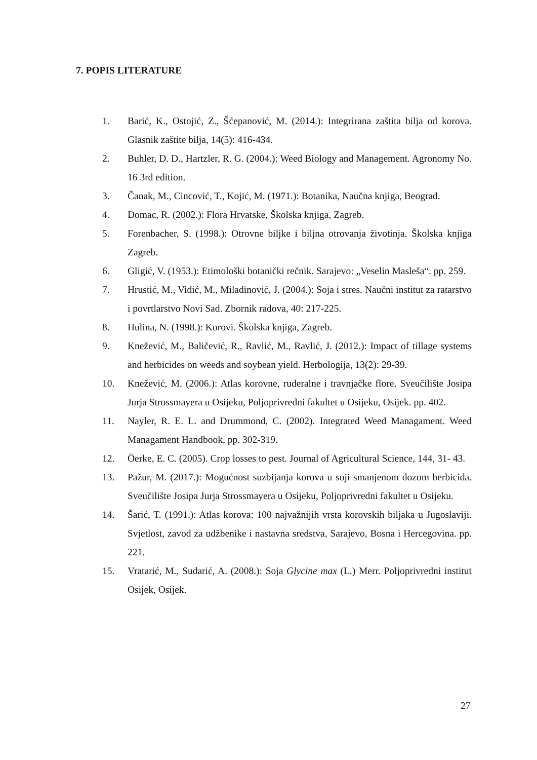7. POPIS LITERATURE
1. Barić, K., Ostojić, Z., Šćepanović, M. (2014.): Integrirana zaštita bilja od korova. Glasnik zaštite bilja, 14(5): 416-434.
2. Buhler, D. D., Hartzler, R. G. (2004.): Weed Biology and Management. Agronomy No. 16 3rd edition.
3. Čanak, M., Cincović, T., Kojić, M. (1971.): Botanika, Naučna knjiga, Beograd.
4. Domac, R. (2002.): Flora Hrvatske, Školska knjiga, Zagreb.
5. Forenbacher, S. (1998.): Otrovne biljke i biljna otrovanja životinja. Školska knjiga Zagreb.
6. Gligić, V. (1953.): Etimološki botanički rečnik. Sarajevo: „Veselin Masleša“. pp. 259.
7. Hrustić, M., Vidić, M., Miladinović, J. (2004.): Soja i stres. Naučni institut za ratarstvo i povrtlarstvo Novi Sad. Zbornik radova, 40: 217-225.
8. Hulina, N. (1998.): Korovi. Školska knjiga, Zagreb.
9. Knežević, M., Baličević, R., Ravlić, M., Ravlić, J. (2012.): Impact of tillage systems and herbicides on weeds and soybean yield. Herbologija, 13(2): 29-39.
10. Knežević, M. (2006.): Atlas korovne, ruderalne i travnjačke flore. Sveučilište Josipa Jurja Strossmayera u Osijeku, Poljoprivredni fakultet u Osijeku, Osijek. pp. 402.
11. Nayler, R. E. L. and Drummond, C. (2002). Integrated Weed Managament. Weed Managament Handbook, pp. 302-319.
12. Öerke, E. C. (2005). Crop losses to pest. Journal of Agricultural Science, 144, 31- 43.
13. Pažur, M. (2017.): Mogućnost suzbijanja korova u soji smanjenom dozom herbicida. Sveučilište Josipa Jurja Strossmayera u Osijeku, Poljoprivredni fakultet u Osijeku.
14. Šarić, T. (1991.): Atlas korova: 100 najvažnijih vrsta korovskih biljaka u Jugoslaviji. Svjetlost, zavod za udžbenike i nastavna sredstva, Sarajevo, Bosna i Hercegovina. pp. 221.
15. Vratarić, M., Sudarić, A. (2008.): Soja Glycine max (L.) Merr. Poljoprivredni institut Osijek, Osijek.
27